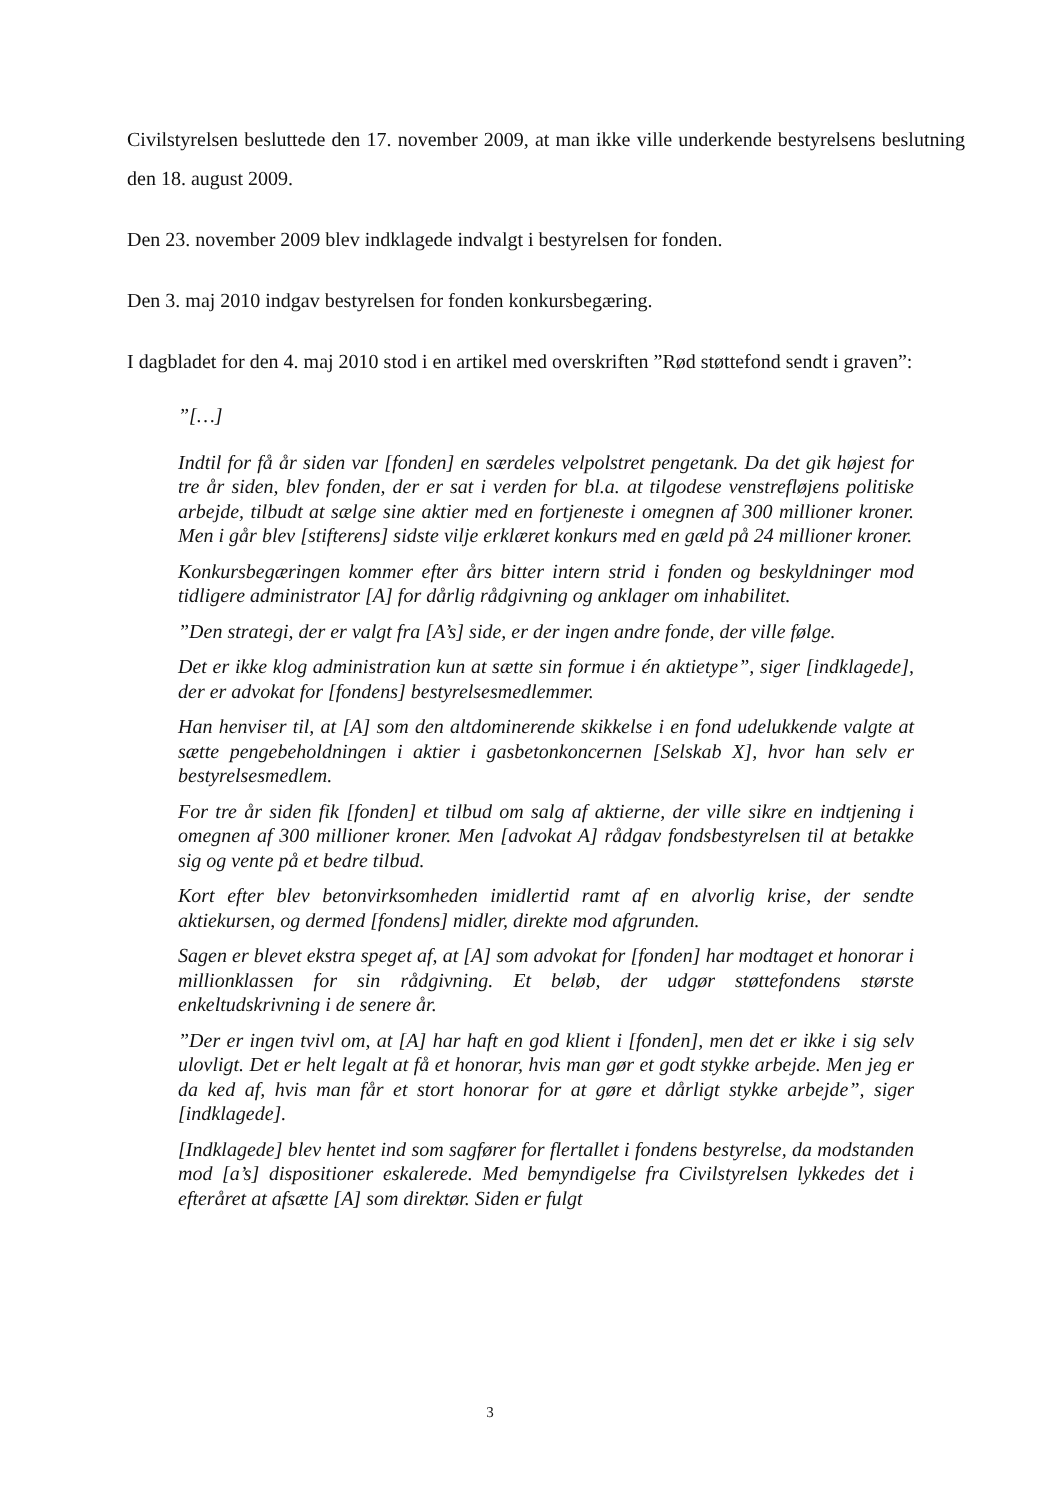Civilstyrelsen besluttede den 17. november 2009, at man ikke ville underkende bestyrelsens beslutning den 18. august 2009.
Den 23. november 2009 blev indklagede indvalgt i bestyrelsen for fonden.
Den 3. maj 2010 indgav bestyrelsen for fonden konkursbegæring.
I dagbladet for den 4. maj 2010 stod i en artikel med overskriften ”Rød støttefond sendt i graven”:
”[…]
Indtil for få år siden var [fonden] en særdeles velpolstret pengetank. Da det gik højest for tre år siden, blev fonden, der er sat i verden for bl.a. at tilgodese venstrefløjens politiske arbejde, tilbudt at sælge sine aktier med en fortjeneste i omegnen af 300 millioner kroner. Men i går blev [stifterens] sidste vilje erklæret konkurs med en gæld på 24 millioner kroner.
Konkursbegæringen kommer efter års bitter intern strid i fonden og beskyldninger mod tidligere administrator [A] for dårlig rådgivning og anklager om inhabilitet.
”Den strategi, der er valgt fra [A’s] side, er der ingen andre fonde, der ville følge.
Det er ikke klog administration kun at sætte sin formue i én aktietype”, siger [indklagede], der er advokat for [fondens] bestyrelsesmedlemmer.
Han henviser til, at [A] som den altdominerende skikkelse i en fond udelukkende valgte at sætte pengebeholdningen i aktier i gasbetonkoncernen [Selskab X], hvor han selv er bestyrelsesmedlem.
For tre år siden fik [fonden] et tilbud om salg af aktierne, der ville sikre en indtjening i omegnen af 300 millioner kroner. Men [advokat A] rådgav fondsbestyrelsen til at betakke sig og vente på et bedre tilbud.
Kort efter blev betonvirksomheden imidlertid ramt af en alvorlig krise, der sendte aktiekursen, og dermed [fondens] midler, direkte mod afgrunden.
Sagen er blevet ekstra speget af, at [A] som advokat for [fonden] har modtaget et honorar i millionklassen for sin rådgivning. Et beløb, der udgør støttefondens største enkeltudskrivning i de senere år.
”Der er ingen tvivl om, at [A] har haft en god klient i [fonden], men det er ikke i sig selv ulovligt. Det er helt legalt at få et honorar, hvis man gør et godt stykke arbejde. Men jeg er da ked af, hvis man får et stort honorar for at gøre et dårligt stykke arbejde”, siger [indklagede].
[Indklagede] blev hentet ind som sagfører for flertallet i fondens bestyrelse, da modstanden mod [a’s] dispositioner eskalerede. Med bemyndigelse fra Civilstyrelsen lykkedes det i efteråret at afsætte [A] som direktør. Siden er fulgt
3